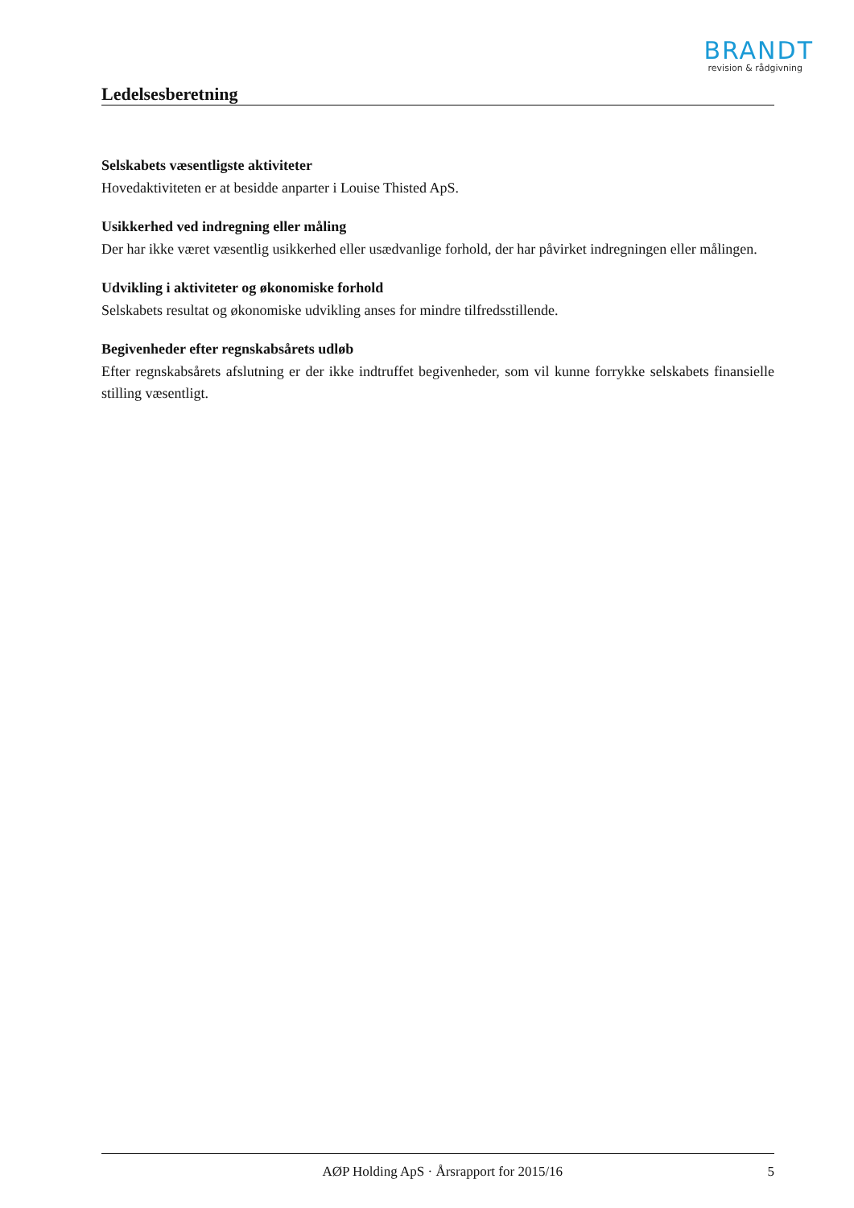BRANDT
revision & rådgivning
Ledelsesberetning
Selskabets væsentligste aktiviteter
Hovedaktiviteten er at besidde anparter i Louise Thisted ApS.
Usikkerhed ved indregning eller måling
Der har ikke været væsentlig usikkerhed eller usædvanlige forhold, der har påvirket indregningen eller målingen.
Udvikling i aktiviteter og økonomiske forhold
Selskabets resultat og økonomiske udvikling anses for mindre tilfredsstillende.
Begivenheder efter regnskabsårets udløb
Efter regnskabsårets afslutning er der ikke indtruffet begivenheder, som vil kunne forrykke selskabets finansielle stilling væsentligt.
AØP Holding ApS · Årsrapport for 2015/16 5